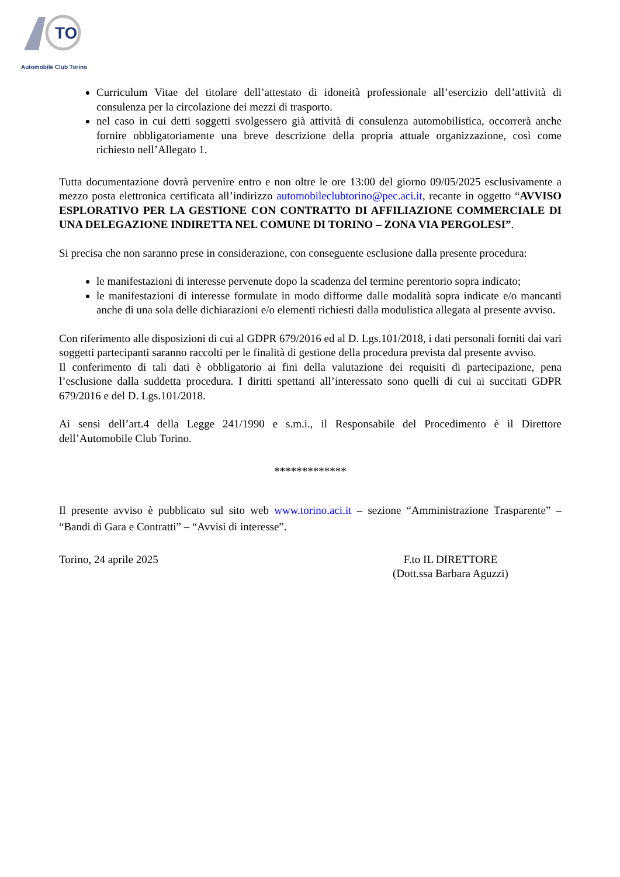TO
Automobile Club Torino
Curriculum Vitae del titolare dell’attestato di idoneità professionale all’esercizio dell’attività di consulenza per la circolazione dei mezzi di trasporto.
nel caso in cui detti soggetti svolgessero già attività di consulenza automobilistica, occorrerà anche fornire obbligatoriamente una breve descrizione della propria attuale organizzazione, così come richiesto nell’Allegato 1.
Tutta documentazione dovrà pervenire entro e non oltre le ore 13:00 del giorno 09/05/2025 esclusivamente a mezzo posta elettronica certificata all’indirizzo automobileclubtorino@pec.aci.it, recante in oggetto “AVVISO ESPLORATIVO PER LA GESTIONE CON CONTRATTO DI AFFILIAZIONE COMMERCIALE DI UNA DELEGAZIONE INDIRETTA NEL COMUNE DI TORINO – ZONA VIA PERGOLESI”.
Si precisa che non saranno prese in considerazione, con conseguente esclusione dalla presente procedura:
le manifestazioni di interesse pervenute dopo la scadenza del termine perentorio sopra indicato;
le manifestazioni di interesse formulate in modo difforme dalle modalità sopra indicate e/o mancanti anche di una sola delle dichiarazioni e/o elementi richiesti dalla modulistica allegata al presente avviso.
Con riferimento alle disposizioni di cui al GDPR 679/2016 ed al D. Lgs.101/2018, i dati personali forniti dai vari soggetti partecipanti saranno raccolti per le finalità di gestione della procedura prevista dal presente avviso.
Il conferimento di tali dati è obbligatorio ai fini della valutazione dei requisiti di partecipazione, pena l’esclusione dalla suddetta procedura. I diritti spettanti all’interessato sono quelli di cui ai succitati GDPR 679/2016 e del D. Lgs.101/2018.
Ai sensi dell’art.4 della Legge 241/1990 e s.m.i., il Responsabile del Procedimento è il Direttore dell’Automobile Club Torino.
*************
Il presente avviso è pubblicato sul sito web www.torino.aci.it – sezione “Amministrazione Trasparente” – “Bandi di Gara e Contratti” – “Avvisi di interesse”.
Torino, 24 aprile 2025 F.to IL DIRETTORE
(Dott.ssa Barbara Aguzzi)